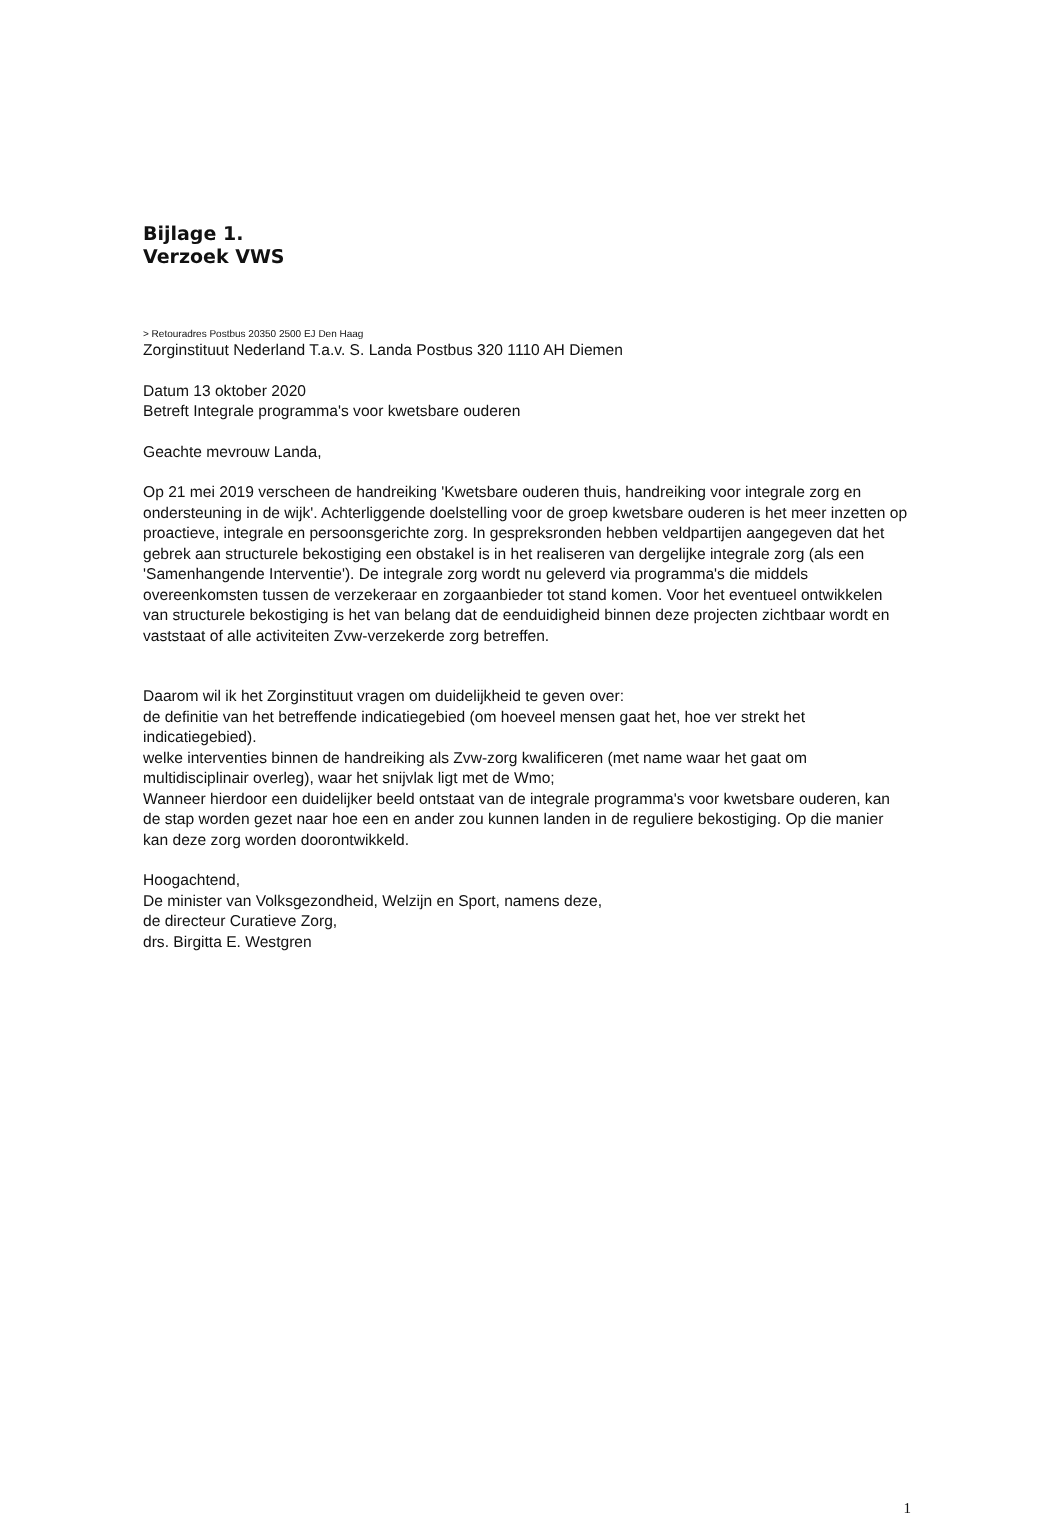Bijlage 1.
Verzoek VWS
> Retouradres Postbus 20350 2500 EJ Den Haag
Zorginstituut Nederland T.a.v. S. Landa Postbus 320 1110 AH Diemen
Datum 13 oktober 2020
Betreft Integrale programma's voor kwetsbare ouderen
Geachte mevrouw Landa,
Op 21 mei 2019 verscheen de handreiking 'Kwetsbare ouderen thuis, handreiking voor integrale zorg en ondersteuning in de wijk'. Achterliggende doelstelling voor de groep kwetsbare ouderen is het meer inzetten op proactieve, integrale en persoonsgerichte zorg. In gespreksronden hebben veldpartijen aangegeven dat het gebrek aan structurele bekostiging een obstakel is in het realiseren van dergelijke integrale zorg (als een 'Samenhangende Interventie'). De integrale zorg wordt nu geleverd via programma's die middels overeenkomsten tussen de verzekeraar en zorgaanbieder tot stand komen. Voor het eventueel ontwikkelen van structurele bekostiging is het van belang dat de eenduidigheid binnen deze projecten zichtbaar wordt en vaststaat of alle activiteiten Zvw-verzekerde zorg betreffen.
Daarom wil ik het Zorginstituut vragen om duidelijkheid te geven over:
de definitie van het betreffende indicatiegebied (om hoeveel mensen gaat het, hoe ver strekt het indicatiegebied).
welke interventies binnen de handreiking als Zvw-zorg kwalificeren (met name waar het gaat om multidisciplinair overleg), waar het snijvlak ligt met de Wmo;
Wanneer hierdoor een duidelijker beeld ontstaat van de integrale programma's voor kwetsbare ouderen, kan de stap worden gezet naar hoe een en ander zou kunnen landen in de reguliere bekostiging. Op die manier kan deze zorg worden doorontwikkeld.
Hoogachtend,
De minister van Volksgezondheid, Welzijn en Sport, namens deze,
de directeur Curatieve Zorg,
drs. Birgitta E. Westgren
1